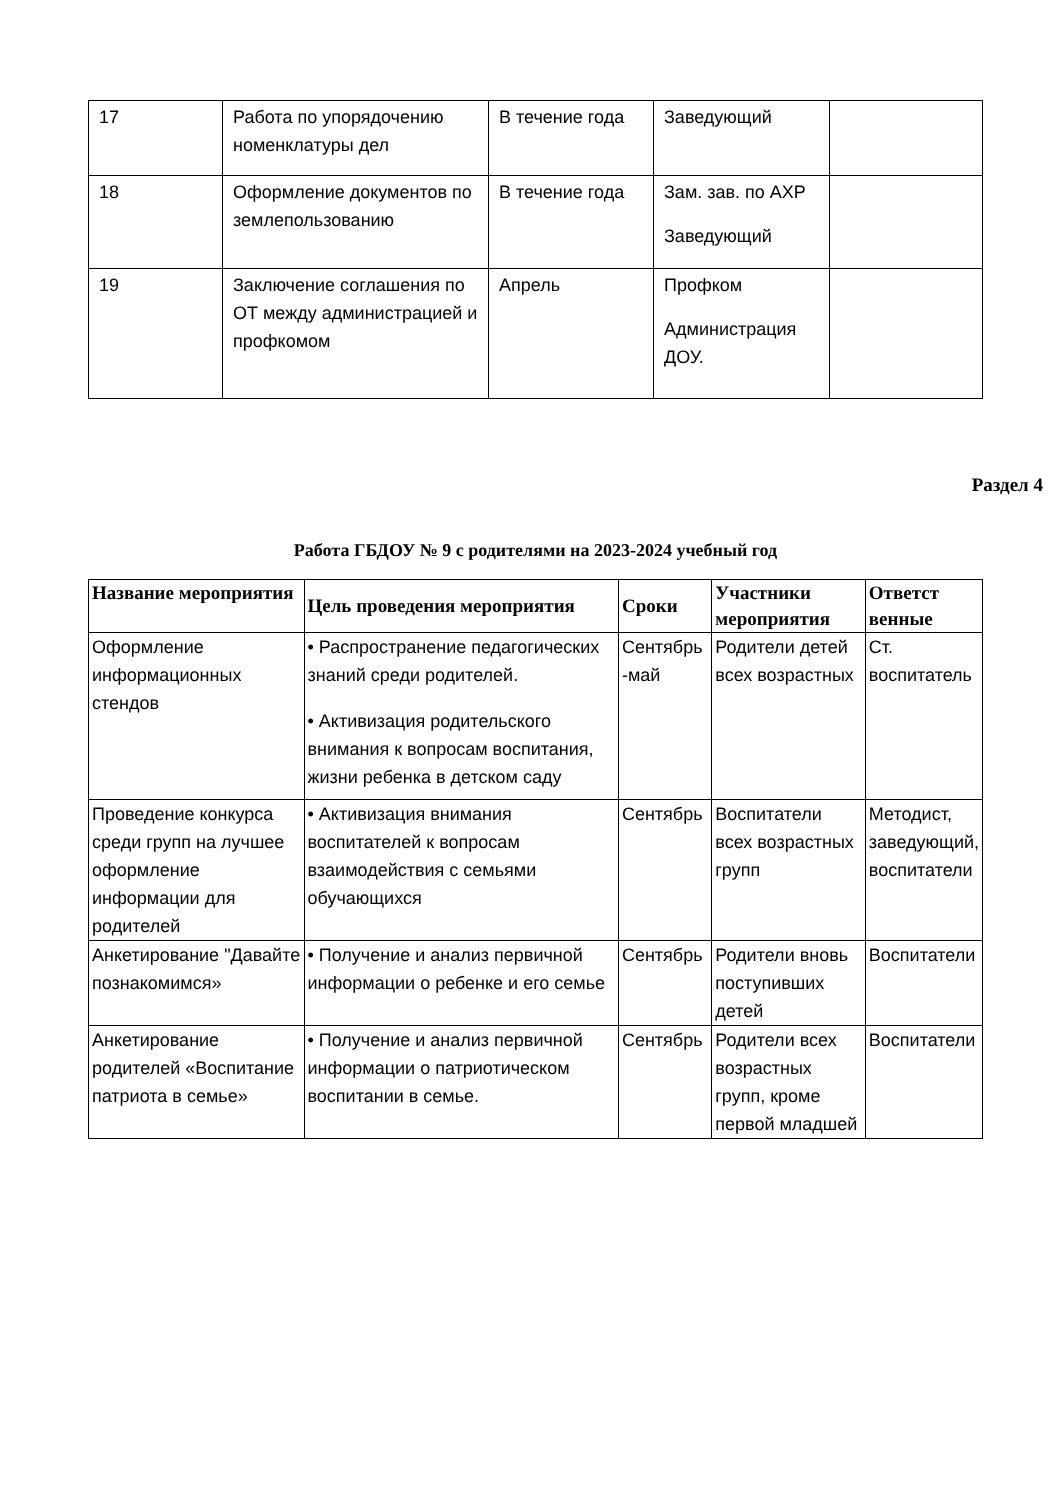| 17 | Работа по упорядочению номенклатуры дел | В течение года | Заведующий | |
| 18 | Оформление документов по землепользованию | В течение года | Зам. зав. по АХР Заведующий | |
| 19 | Заключение соглашения по ОТ между администрацией и профкомом | Апрель | Профком Администрация ДОУ. | |
Раздел 4
Работа ГБДОУ № 9 с родителями на 2023-2024 учебный год
| Название мероприятия | Цель проведения мероприятия | Сроки | Участники мероприятия | Ответст венные |
| --- | --- | --- | --- | --- |
| Оформление информационных стендов | • Распространение педагогических знаний среди родителей. • Активизация родительского внимания к вопросам воспитания, жизни ребенка в детском саду | Сентябрь -май | Родители детей всех возрастных | Ст. воспитатель |
| Проведение конкурса среди групп на лучшее оформление информации для родителей | • Активизация внимания воспитателей к вопросам взаимодействия с семьями обучающихся | Сентябрь | Воспитатели всех возрастных групп | Методист, заведующий, воспитатели |
| Анкетирование "Давайте познакомимся» | • Получение и анализ первичной информации о ребенке и его семье | Сентябрь | Родители вновь поступивших детей | Воспитатели |
| Анкетирование родителей «Воспитание патриота в семье» | • Получение и анализ первичной информации о патриотическом воспитании в семье. | Сентябрь | Родители всех возрастных групп, кроме первой младшей | Воспитатели |